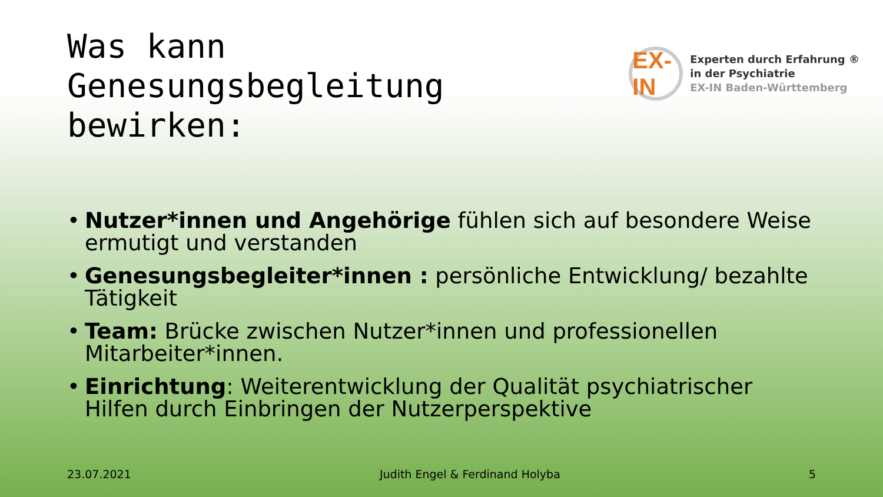Was kann
Genesungsbegleitung
bewirken:
EX-IN
Experten durch Erfahrung ®
in der Psychiatrie
EX-IN Baden-Württemberg
• Nutzer*innen und Angehörige fühlen sich auf besondere Weise ermutigt und verstanden
• Genesungsbegleiter*innen : persönliche Entwicklung/ bezahlte Tätigkeit
• Team: Brücke zwischen Nutzer*innen und professionellen Mitarbeiter*innen.
• Einrichtung: Weiterentwicklung der Qualität psychiatrischer Hilfen durch Einbringen der Nutzerperspektive
23.07.2021 Judith Engel & Ferdinand Holyba 5